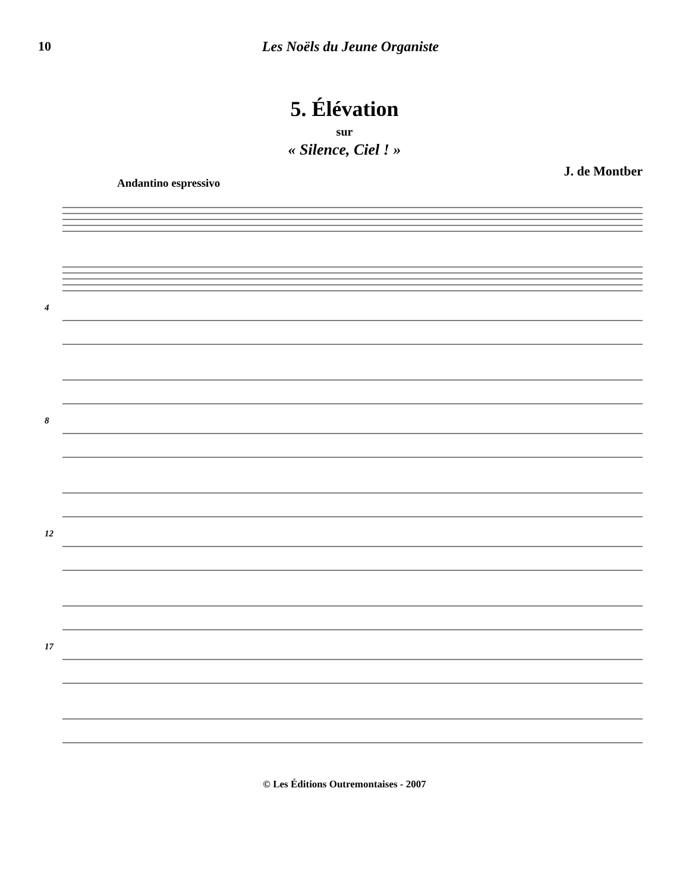10 Les Noëls du Jeune Organiste
5. Élévation
sur
« Silence, Ciel ! »
J. de Montber
Andantino espressivo
4
8
12
17
© Les Éditions Outremontaises - 2007